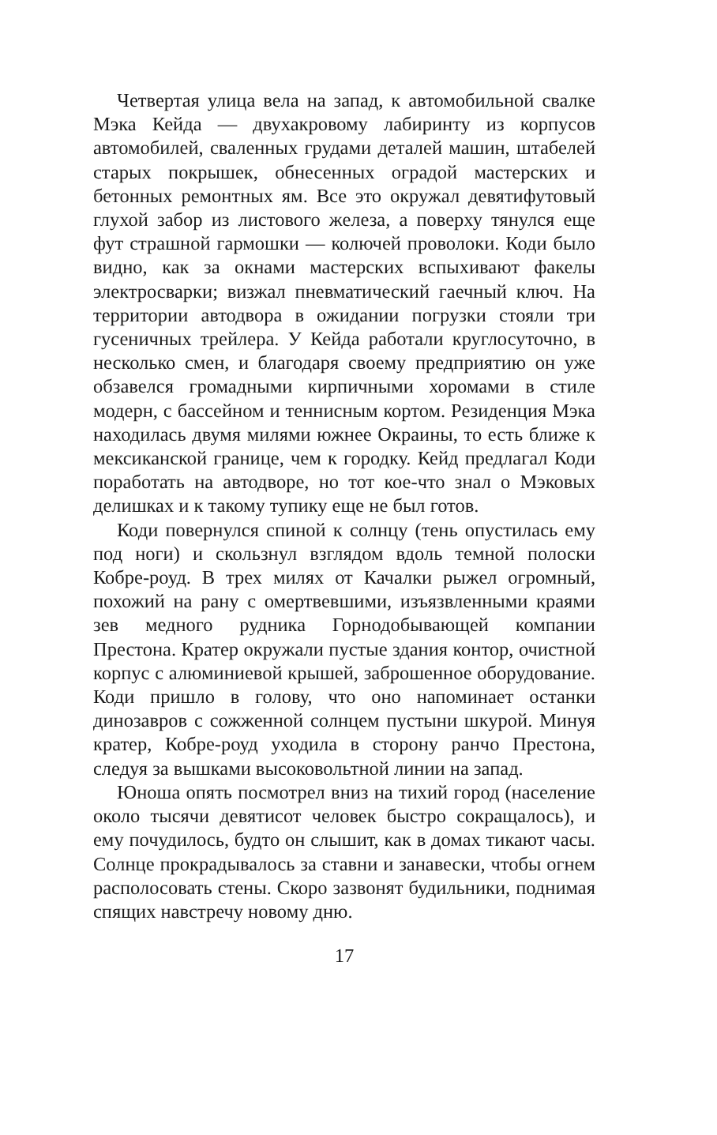Четвертая улица вела на запад, к автомобильной свалке Мэка Кейда — двухакровому лабиринту из корпусов автомобилей, сваленных грудами деталей машин, штабелей старых покрышек, обнесенных оградой мастерских и бетонных ремонтных ям. Все это окружал девятифутовый глухой забор из листового железа, а поверху тянулся еще фут страшной гармошки — колючей проволоки. Коди было видно, как за окнами мастерских вспыхивают факелы электросварки; визжал пневматический гаечный ключ. На территории автодвора в ожидании погрузки стояли три гусеничных трейлера. У Кейда работали круглосуточно, в несколько смен, и благодаря своему предприятию он уже обзавелся громадными кирпичными хоромами в стиле модерн, с бассейном и теннисным кортом. Резиденция Мэка находилась двумя милями южнее Окраины, то есть ближе к мексиканской границе, чем к городку. Кейд предлагал Коди поработать на автодворе, но тот кое-что знал о Мэковых делишках и к такому тупику еще не был готов.
Коди повернулся спиной к солнцу (тень опустилась ему под ноги) и скользнул взглядом вдоль темной полоски Кобре-роуд. В трех милях от Качалки рыжел огромный, похожий на рану с омертвевшими, изъязвленными краями зев медного рудника Горнодобывающей компании Престона. Кратер окружали пустые здания контор, очистной корпус с алюминиевой крышей, заброшенное оборудование. Коди пришло в голову, что оно напоминает останки динозавров с сожженной солнцем пустыни шкурой. Минуя кратер, Кобре-роуд уходила в сторону ранчо Престона, следуя за вышками высоковольтной линии на запад.
Юноша опять посмотрел вниз на тихий город (население около тысячи девятисот человек быстро сокращалось), и ему почудилось, будто он слышит, как в домах тикают часы. Солнце прокрадывалось за ставни и занавески, чтобы огнем располосовать стены. Скоро зазвонят будильники, поднимая спящих навстречу новому дню.
17